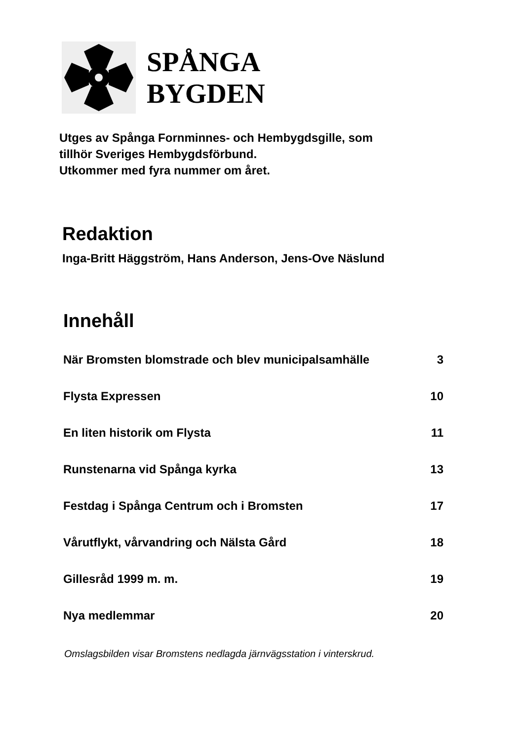SPÅNGA
BYGDEN
Utges av Spånga Fornminnes- och Hembygdsgille, som
tillhör Sveriges Hembygdsförbund.
Utkommer med fyra nummer om året.
Redaktion
Inga-Britt Häggström, Hans Anderson, Jens-Ove Näslund
Innehåll
När Bromsten blomstrade och blev municipalsamhälle 3
Flysta Expressen 10
En liten historik om Flysta 11
Runstenarna vid Spånga kyrka 13
Festdag i Spånga Centrum och i Bromsten 17
Vårutflykt, vårvandring och Nälsta Gård 18
Gillesråd 1999 m. m. 19
Nya medlemmar 20
Omslagsbilden visar Bromstens nedlagda järnvägsstation i vinterskrud.